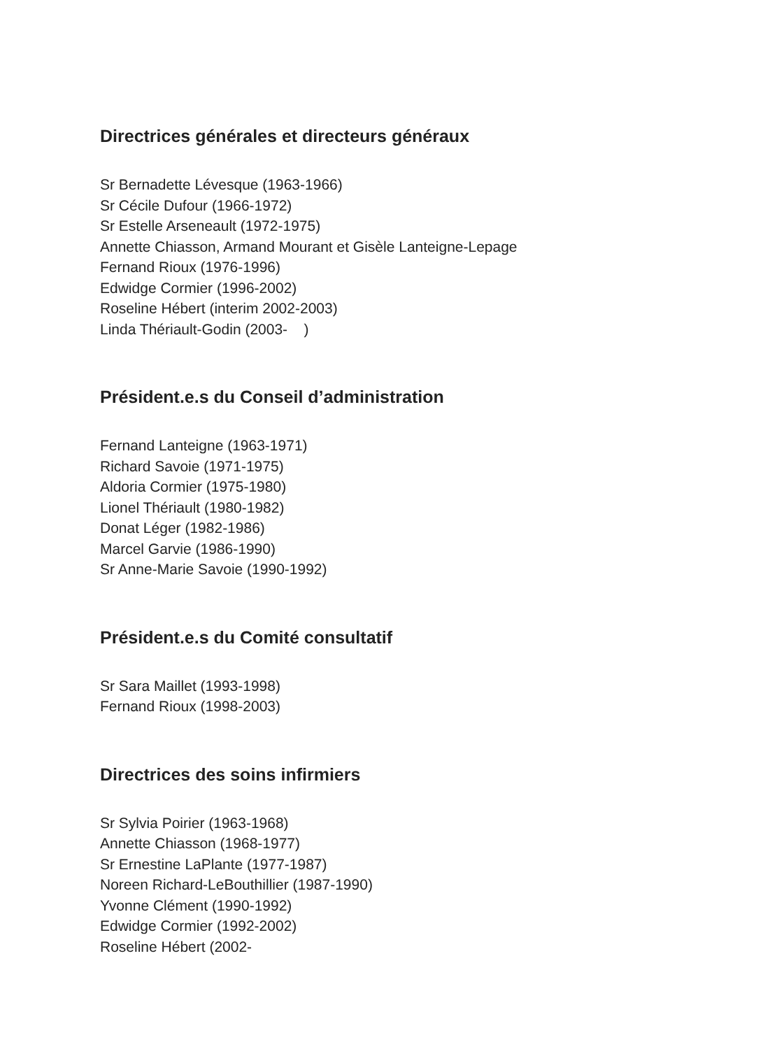Directrices générales et directeurs généraux
Sr Bernadette Lévesque (1963-1966)
Sr Cécile Dufour (1966-1972)
Sr Estelle Arseneault (1972-1975)
Annette Chiasson, Armand Mourant et Gisèle Lanteigne-Lepage
Fernand Rioux (1976-1996)
Edwidge Cormier (1996-2002)
Roseline Hébert (interim 2002-2003)
Linda Thériault-Godin (2003- )
Président.e.s du Conseil d’administration
Fernand Lanteigne (1963-1971)
Richard Savoie (1971-1975)
Aldoria Cormier (1975-1980)
Lionel Thériault (1980-1982)
Donat Léger (1982-1986)
Marcel Garvie (1986-1990)
Sr Anne-Marie Savoie (1990-1992)
Président.e.s du Comité consultatif
Sr Sara Maillet (1993-1998)
Fernand Rioux (1998-2003)
Directrices des soins infirmiers
Sr Sylvia Poirier (1963-1968)
Annette Chiasson (1968-1977)
Sr Ernestine LaPlante (1977-1987)
Noreen Richard-LeBouthillier (1987-1990)
Yvonne Clément (1990-1992)
Edwidge Cormier (1992-2002)
Roseline Hébert (2002-